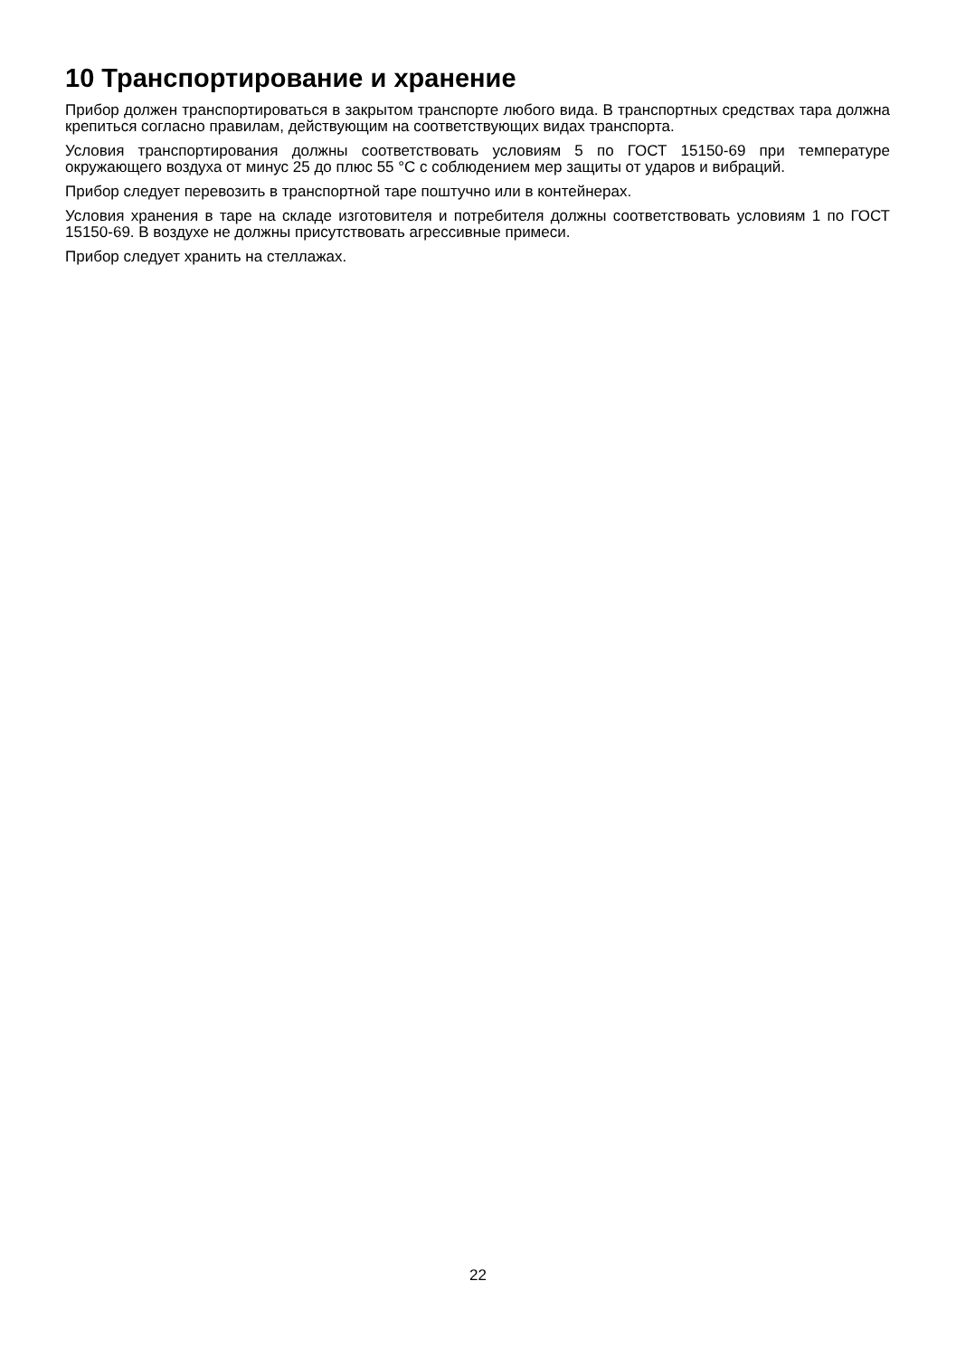10 Транспортирование и хранение
Прибор должен транспортироваться в закрытом транспорте любого вида. В транспортных средствах тара должна крепиться согласно правилам, действующим на соответствующих видах транспорта.
Условия транспортирования должны соответствовать условиям 5 по ГОСТ 15150-69 при температуре окружающего воздуха от минус 25 до плюс 55 °C с соблюдением мер защиты от ударов и вибраций.
Прибор следует перевозить в транспортной таре поштучно или в контейнерах.
Условия хранения в таре на складе изготовителя и потребителя должны соответствовать условиям 1 по ГОСТ 15150-69. В воздухе не должны присутствовать агрессивные примеси.
Прибор следует хранить на стеллажах.
22